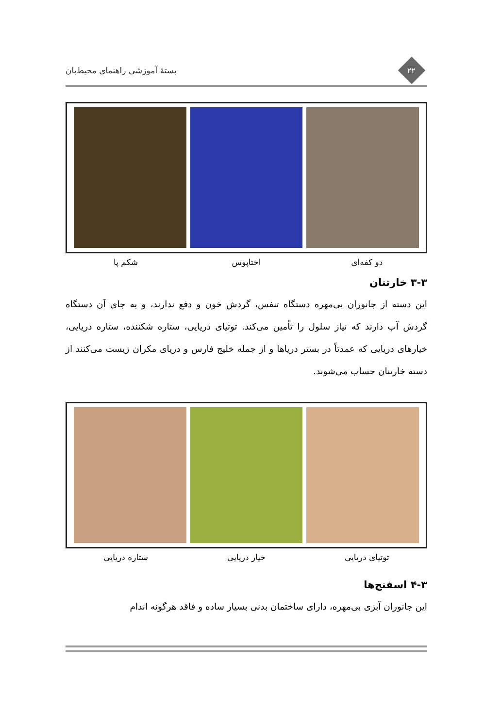۲۲
بستهٔ آموزشی راهنمای محیط‌بان
دو کفه‌ای اختاپوس شکم پا
۳-۳ خارتنان
این دسته از جانوران بی‌مهره دستگاه تنفس، گردش خون و دفع ندارند، و به جای آن دستگاه گردش آب دارند که نیاز سلول را تأمین می‌کند. توتیای دریایی، ستاره شکننده، ستاره دریایی، خیارهای دریایی که عمدتاً در بستر دریاها و از جمله خلیج فارس و دریای مکران زیست می‌کنند از دسته خارتنان حساب می‌شوند.
توتیای دریایی خیار دریایی ستاره دریایی
۴-۳ اسفنج‌ها
این جانوران آبزی بی‌مهره، دارای ساختمان بدنی بسیار ساده و فاقد هرگونه اندام